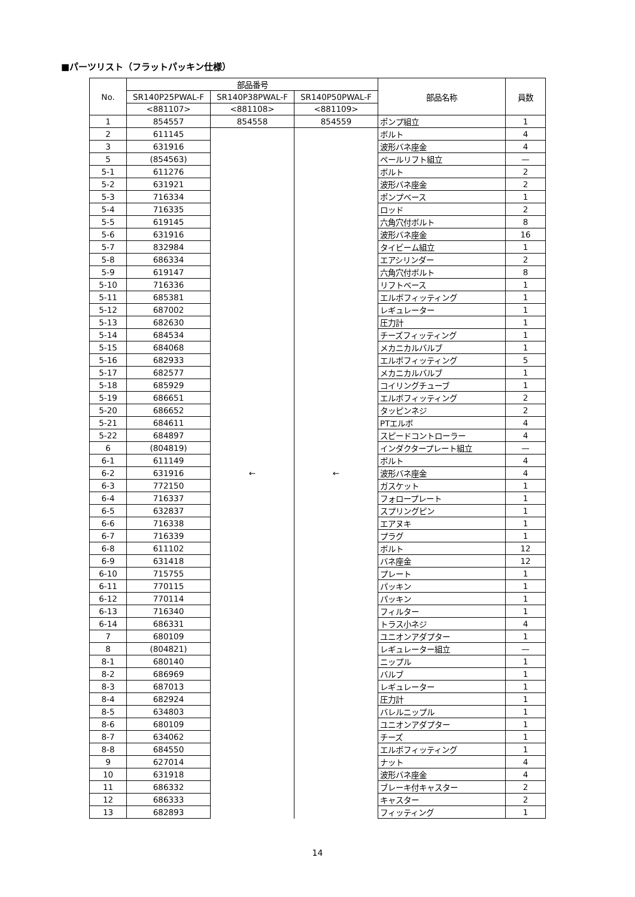■パーツリスト（フラットパッキン仕様）
| No. | 部品番号 | | | 部品名称 | 員数 |
| --- | --- | --- | --- | --- | --- |
| | SR140P25PWAL-F | SR140P38PWAL-F | SR140P50PWAL-F | | |
| | <881107> | <881108> | <881109> | | |
| 1 | 854557 | 854558 | 854559 | ポンプ組立 | 1 |
| 2 | 611145 | ← | ← | ボルト | 4 |
| 3 | 631916 | | | 波形バネ座金 | 4 |
| 5 | (854563) | | | ペールリフト組立 | — |
| 5-1 | 611276 | | | ボルト | 2 |
| 5-2 | 631921 | | | 波形バネ座金 | 2 |
| 5-3 | 716334 | | | ポンプベース | 1 |
| 5-4 | 716335 | | | ロッド | 2 |
| 5-5 | 619145 | | | 六角穴付ボルト | 8 |
| 5-6 | 631916 | | | 波形バネ座金 | 16 |
| 5-7 | 832984 | | | タイビーム組立 | 1 |
| 5-8 | 686334 | | | エアシリンダー | 2 |
| 5-9 | 619147 | | | 六角穴付ボルト | 8 |
| 5-10 | 716336 | | | リフトベース | 1 |
| 5-11 | 685381 | | | エルボフィッティング | 1 |
| 5-12 | 687002 | | | レギュレーター | 1 |
| 5-13 | 682630 | | | 圧力計 | 1 |
| 5-14 | 684534 | | | チーズフィッティング | 1 |
| 5-15 | 684068 | | | メカニカルバルブ | 1 |
| 5-16 | 682933 | | | エルボフィッティング | 5 |
| 5-17 | 682577 | | | メカニカルバルブ | 1 |
| 5-18 | 685929 | | | コイリングチューブ | 1 |
| 5-19 | 686651 | | | エルボフィッティング | 2 |
| 5-20 | 686652 | | | タッピンネジ | 2 |
| 5-21 | 684611 | | | PTエルボ | 4 |
| 5-22 | 684897 | | | スピードコントローラー | 4 |
| 6 | (804819) | | | インダクタープレート組立 | — |
| 6-1 | 611149 | | | ボルト | 4 |
| 6-2 | 631916 | | | 波形バネ座金 | 4 |
| 6-3 | 772150 | | | ガスケット | 1 |
| 6-4 | 716337 | | | フォロープレート | 1 |
| 6-5 | 632837 | | | スプリングピン | 1 |
| 6-6 | 716338 | | | エアヌキ | 1 |
| 6-7 | 716339 | | | プラグ | 1 |
| 6-8 | 611102 | | | ボルト | 12 |
| 6-9 | 631418 | | | バネ座金 | 12 |
| 6-10 | 715755 | | | プレート | 1 |
| 6-11 | 770115 | | | パッキン | 1 |
| 6-12 | 770114 | | | パッキン | 1 |
| 6-13 | 716340 | | | フィルター | 1 |
| 6-14 | 686331 | | | トラス小ネジ | 4 |
| 7 | 680109 | | | ユニオンアダプター | 1 |
| 8 | (804821) | | | レギュレーター組立 | — |
| 8-1 | 680140 | | | ニップル | 1 |
| 8-2 | 686969 | | | バルブ | 1 |
| 8-3 | 687013 | | | レギュレーター | 1 |
| 8-4 | 682924 | | | 圧力計 | 1 |
| 8-5 | 634803 | | | バレルニップル | 1 |
| 8-6 | 680109 | | | ユニオンアダプター | 1 |
| 8-7 | 634062 | | | チーズ | 1 |
| 8-8 | 684550 | | | エルボフィッティング | 1 |
| 9 | 627014 | | | ナット | 4 |
| 10 | 631918 | | | 波形バネ座金 | 4 |
| 11 | 686332 | | | ブレーキ付キャスター | 2 |
| 12 | 686333 | | | キャスター | 2 |
| 13 | 682893 | | | フィッティング | 1 |
14